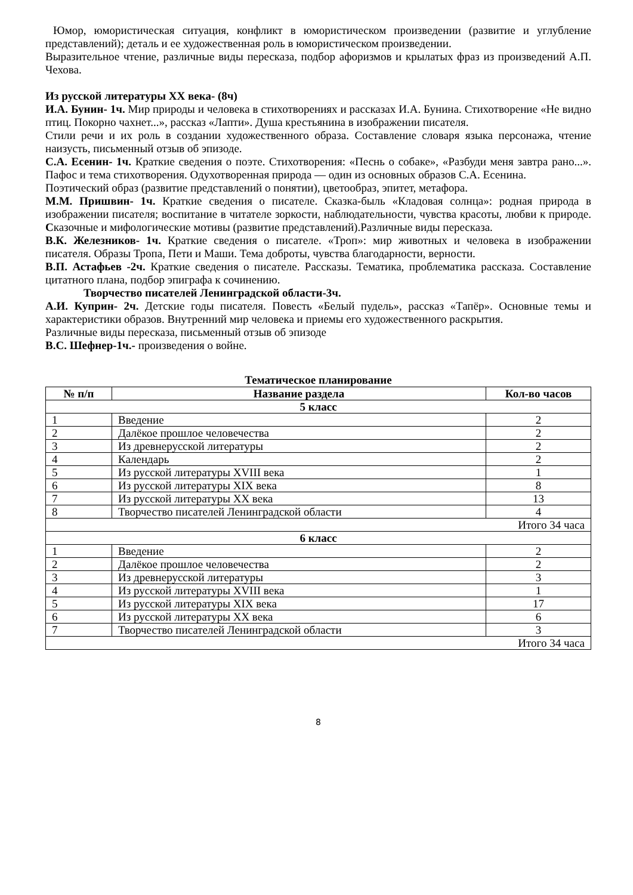Юмор, юмористическая ситуация, конфликт в юмористическом произведении (развитие и углубление представлений); деталь и ее художественная роль в юмористическом произведении.
Выразительное чтение, различные виды пересказа, подбор афоризмов и крылатых фраз из произведений А.П. Чехова.
Из русской литературы XX века- (8ч)
И.А. Бунин- 1ч. Мир природы и человека в стихотворениях и рассказах И.А. Бунина. Стихотворение «Не видно птиц. Покорно чахнет...», рассказ «Лапти». Душа крестьянина в изображении писателя.
Стили речи и их роль в создании художественного образа. Составление словаря языка персонажа, чтение наизусть, письменный отзыв об эпизоде.
С.А. Есенин- 1ч. Краткие сведения о поэте. Стихотворения: «Песнь о собаке», «Разбуди меня завтра рано...». Пафос и тема стихотворения. Одухотворенная природа — один из основных образов С.А. Есенина.
Поэтический образ (развитие представлений о понятии), цветообраз, эпитет, метафора.
М.М. Пришвин- 1ч. Краткие сведения о писателе. Сказка-быль «Кладовая солнца»: родная природа в изображении писателя; воспитание в читателе зоркости, наблюдательности, чувства красоты, любви к природе. Сказочные и мифологические мотивы (развитие представлений).Различные виды пересказа.
В.К. Железников- 1ч. Краткие сведения о писателе. «Троп»: мир животных и человека в изображении писателя. Образы Тропа, Пети и Маши. Тема доброты, чувства благодарности, верности.
В.П. Астафьев -2ч. Краткие сведения о писателе. Рассказы. Тематика, проблематика рассказа. Составление цитатного плана, подбор эпиграфа к сочинению.
Творчество писателей Ленинградской области-3ч.
А.И. Куприн- 2ч. Детские годы писателя. Повесть «Белый пудель», рассказ «Тапёр». Основные темы и характеристики образов. Внутренний мир человека и приемы его художественного раскрытия.
Различные виды пересказа, письменный отзыв об эпизоде
В.С. Шефнер-1ч.- произведения о войне.
Тематическое планирование
| № п/п | Название раздела | Кол-во часов |
| --- | --- | --- |
| 5 класс | | |
| 1 | Введение | 2 |
| 2 | Далёкое прошлое человечества | 2 |
| 3 | Из древнерусской литературы | 2 |
| 4 | Календарь | 2 |
| 5 | Из русской литературы XVIII века | 1 |
| 6 | Из русской литературы XIX века | 8 |
| 7 | Из русской литературы XX века | 13 |
| 8 | Творчество писателей Ленинградской области | 4 |
| Итого 34 часа | | |
| 6 класс | | |
| 1 | Введение | 2 |
| 2 | Далёкое прошлое человечества | 2 |
| 3 | Из древнерусской литературы | 3 |
| 4 | Из русской литературы XVIII века | 1 |
| 5 | Из русской литературы XIX века | 17 |
| 6 | Из русской литературы XX века | 6 |
| 7 | Творчество писателей Ленинградской области | 3 |
| Итого 34 часа | | |
8